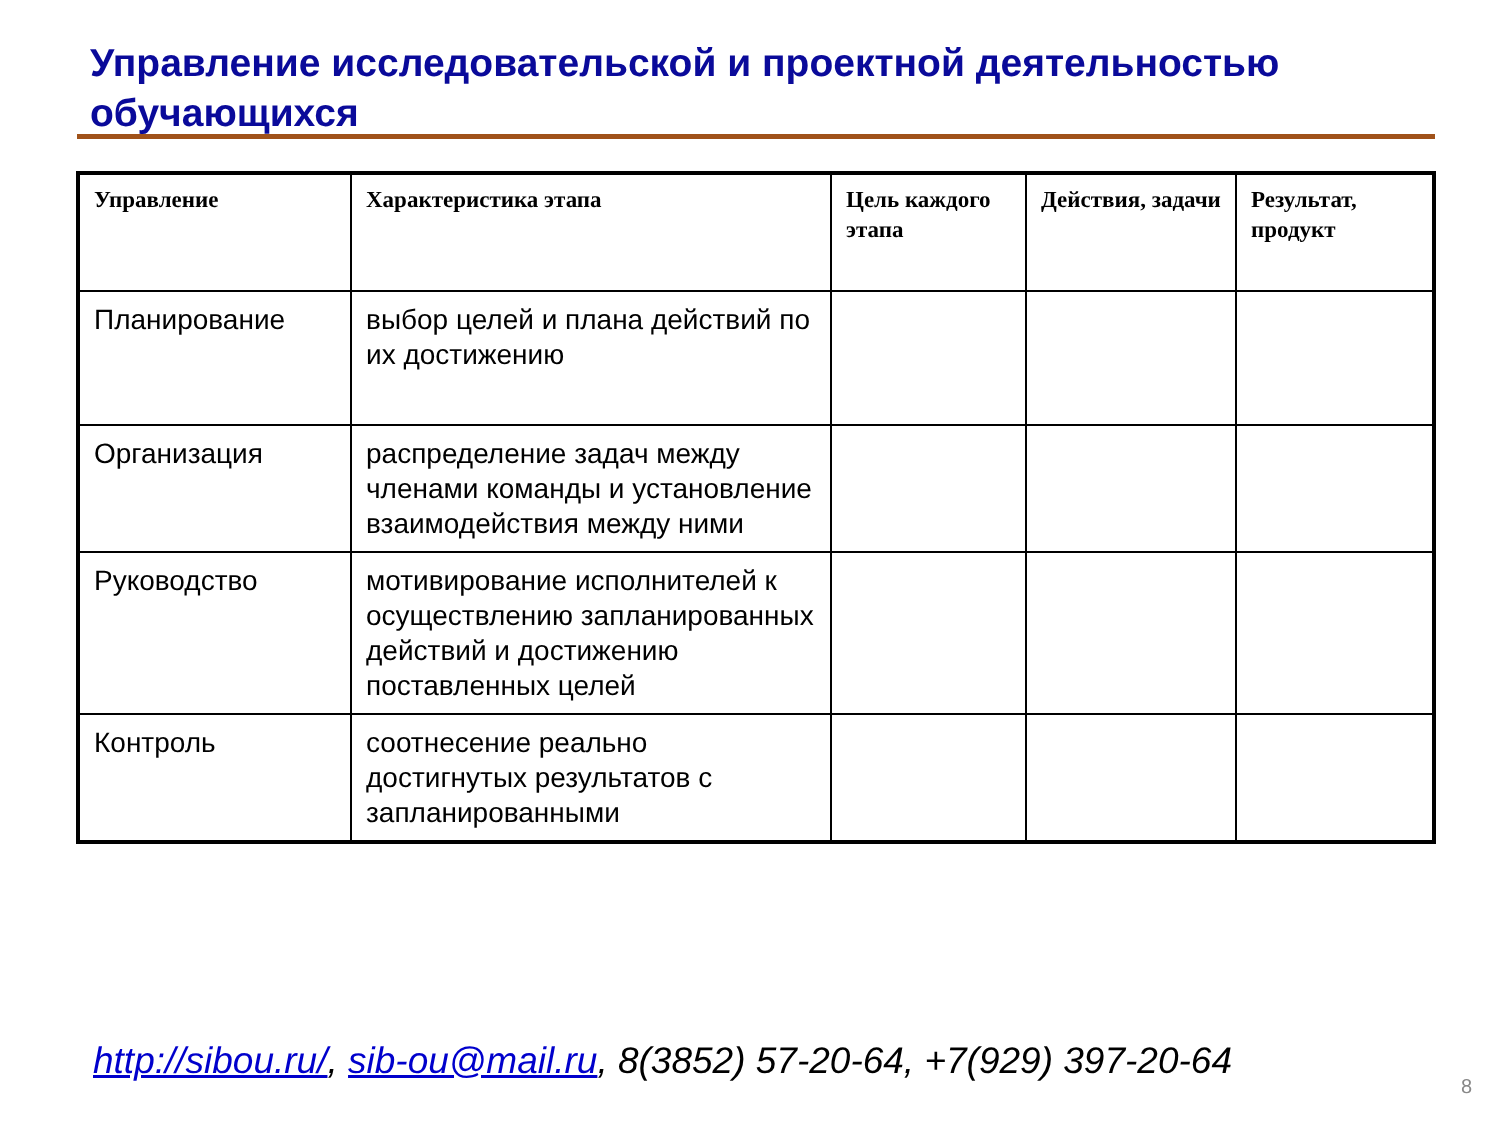Управление исследовательской и проектной деятельностью обучающихся
| Управление | Характеристика этапа | Цель каждого этапа | Действия, задачи | Результат, продукт |
| --- | --- | --- | --- | --- |
| Планирование | выбор целей и плана действий по их достижению | | | |
| Организация | распределение задач между членами команды и установление взаимодействия между ними | | | |
| Руководство | мотивирование исполнителей к осуществлению запланированных действий и достижению поставленных целей | | | |
| Контроль | соотнесение реально достигнутых результатов с запланированными | | | |
http://sibou.ru/, sib-ou@mail.ru, 8(3852) 57-20-64, +7(929) 397-20-64
8